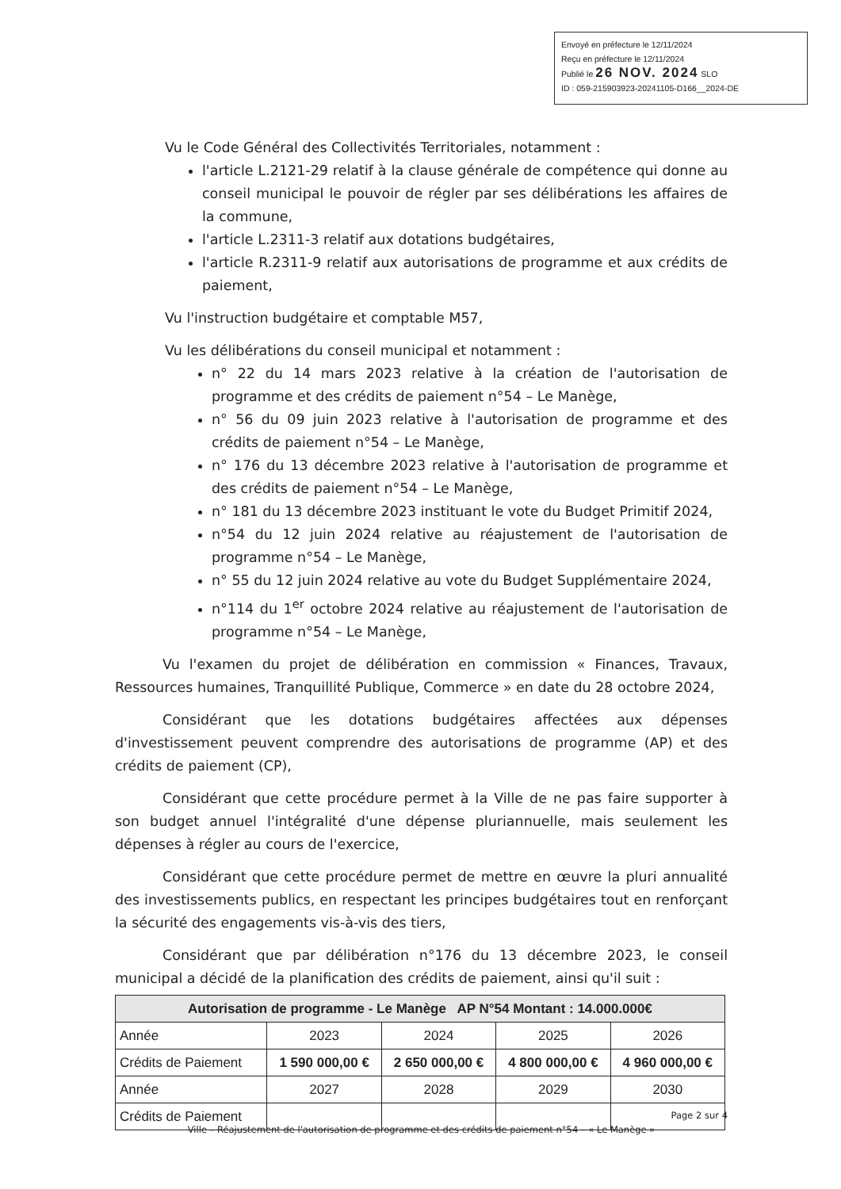Envoyé en préfecture le 12/11/2024
Reçu en préfecture le 12/11/2024
Publié le 26 NOV. 2024 SLO
ID : 059-215903923-20241105-D166__2024-DE
Vu le Code Général des Collectivités Territoriales, notamment :
l'article L.2121-29 relatif à la clause générale de compétence qui donne au conseil municipal le pouvoir de régler par ses délibérations les affaires de la commune,
l'article L.2311-3 relatif aux dotations budgétaires,
l'article R.2311-9 relatif aux autorisations de programme et aux crédits de paiement,
Vu l'instruction budgétaire et comptable M57,
Vu les délibérations du conseil municipal et notamment :
n° 22 du 14 mars 2023 relative à la création de l'autorisation de programme et des crédits de paiement n°54 – Le Manège,
n° 56 du 09 juin 2023 relative à l'autorisation de programme et des crédits de paiement n°54 – Le Manège,
n° 176 du 13 décembre 2023 relative à l'autorisation de programme et des crédits de paiement n°54 – Le Manège,
n° 181 du 13 décembre 2023 instituant le vote du Budget Primitif 2024,
n°54 du 12 juin 2024 relative au réajustement de l'autorisation de programme n°54 – Le Manège,
n° 55 du 12 juin 2024 relative au vote du Budget Supplémentaire 2024,
n°114 du 1<sup>er</sup> octobre 2024 relative au réajustement de l'autorisation de programme n°54 – Le Manège,
Vu l'examen du projet de délibération en commission « Finances, Travaux, Ressources humaines, Tranquillité Publique, Commerce » en date du 28 octobre 2024,
Considérant que les dotations budgétaires affectées aux dépenses d'investissement peuvent comprendre des autorisations de programme (AP) et des crédits de paiement (CP),
Considérant que cette procédure permet à la Ville de ne pas faire supporter à son budget annuel l'intégralité d'une dépense pluriannuelle, mais seulement les dépenses à régler au cours de l'exercice,
Considérant que cette procédure permet de mettre en œuvre la pluri annualité des investissements publics, en respectant les principes budgétaires tout en renforçant la sécurité des engagements vis-à-vis des tiers,
Considérant que par délibération n°176 du 13 décembre 2023, le conseil municipal a décidé de la planification des crédits de paiement, ainsi qu'il suit :
| Autorisation de programme - Le Manège AP N°54 Montant : 14.000.000€ | | | | |
| --- | --- | --- | --- | --- |
| Année | 2023 | 2024 | 2025 | 2026 |
| Crédits de Paiement | 1 590 000,00 € | 2 650 000,00 € | 4 800 000,00 € | 4 960 000,00 € |
| Année | 2027 | 2028 | 2029 | 2030 |
| Crédits de Paiement | | | | |
Page 2 sur 4
Ville – Réajustement de l'autorisation de programme et des crédits de paiement n°54 – « Le Manège »